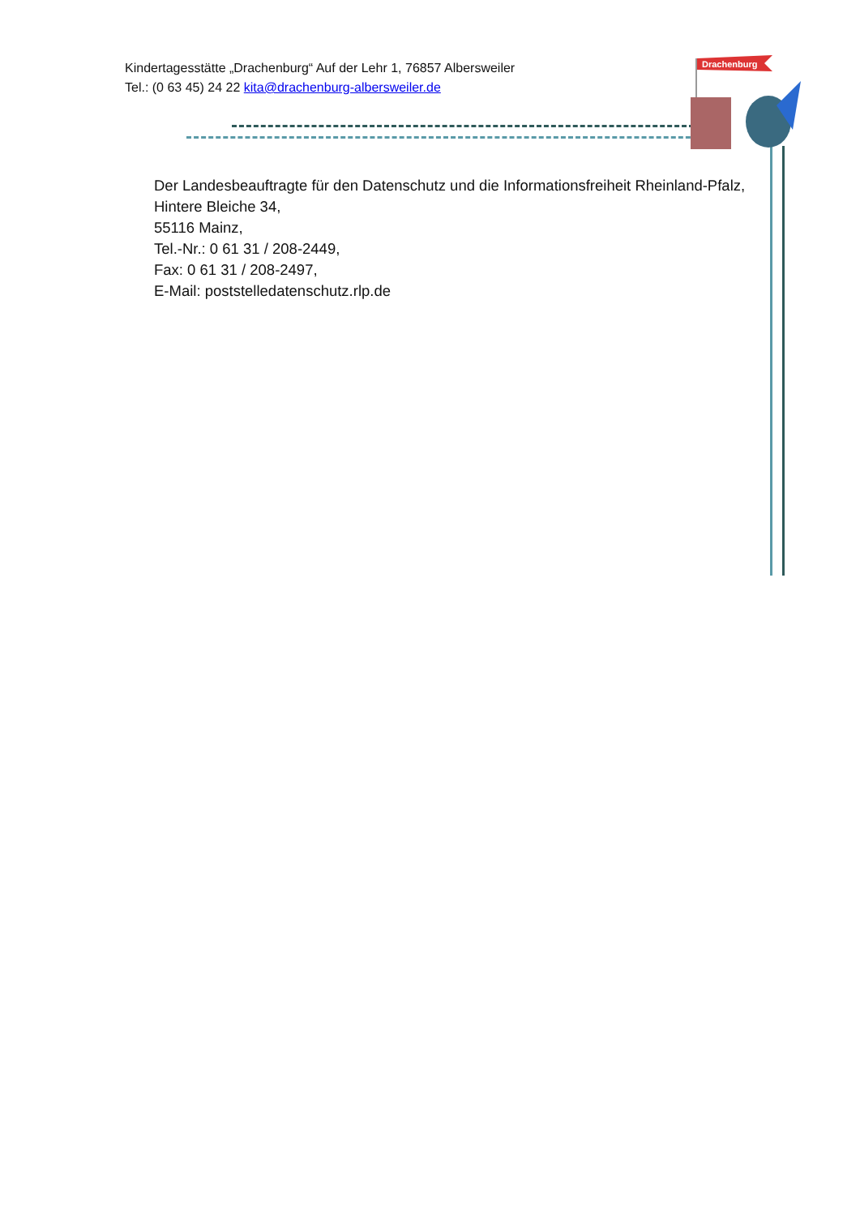Kindertagesstätte „Drachenburg“ Auf der Lehr 1, 76857 Albersweiler
Tel.: (0 63 45) 24 22 kita@drachenburg-albersweiler.de
Drachenburg
Der Landesbeauftragte für den Datenschutz und die Informationsfreiheit Rheinland-Pfalz, Hintere Bleiche 34,
55116 Mainz,
Tel.-Nr.: 0 61 31 / 208-2449,
Fax: 0 61 31 / 208-2497,
E-Mail: poststelledatenschutz.rlp.de